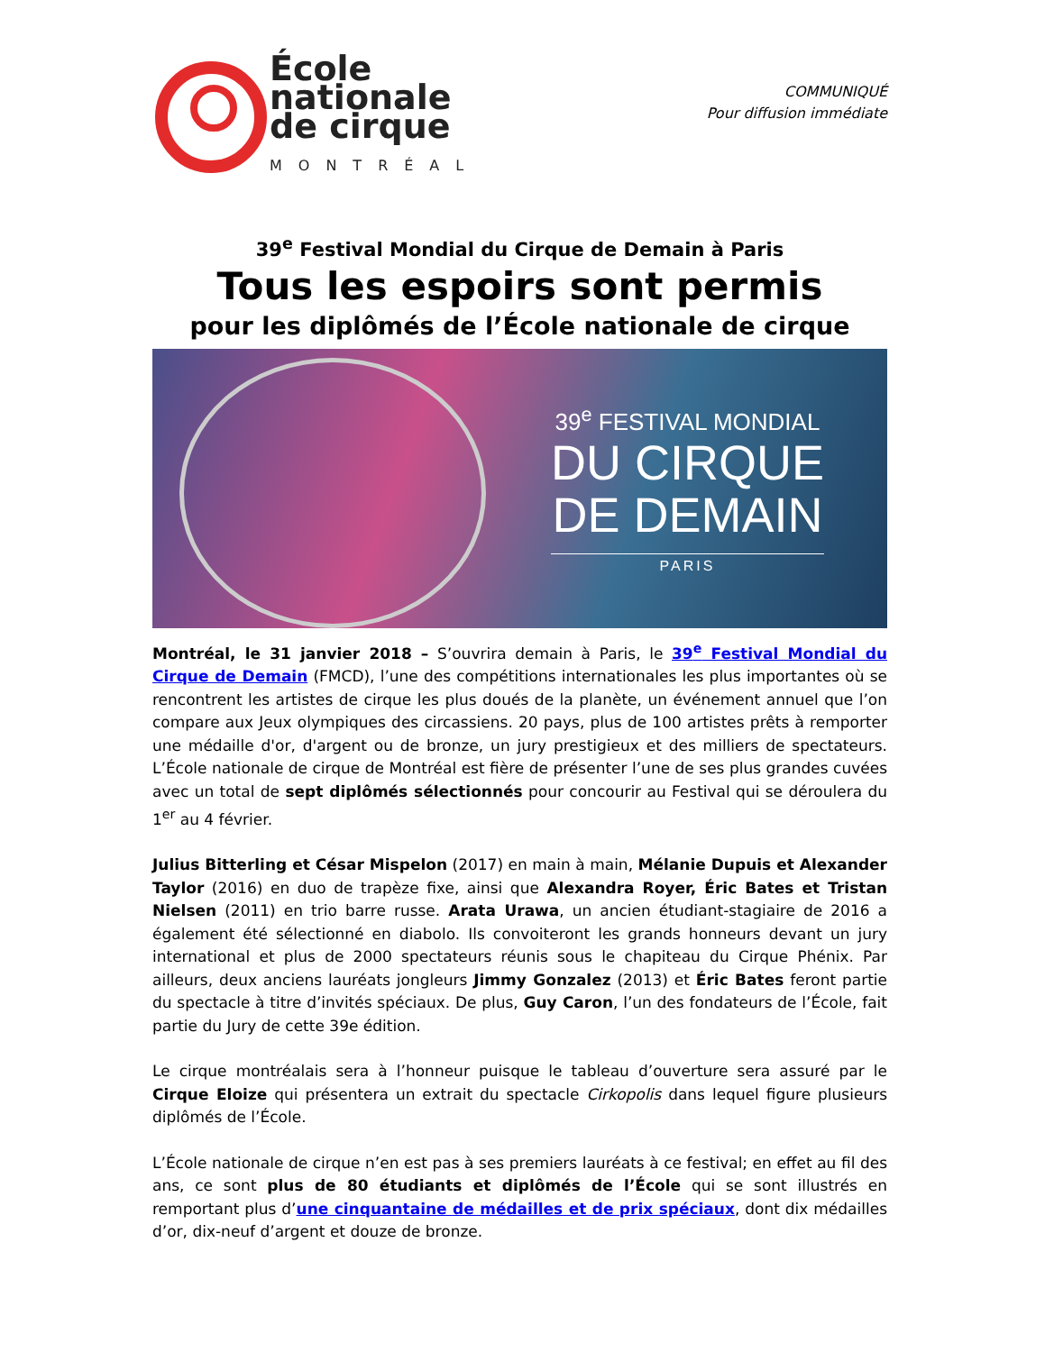École
nationale
de cirque
MONTRÉAL
COMMUNIQUÉ
Pour diffusion immédiate
39<sup>e</sup> Festival Mondial du Cirque de Demain à Paris
Tous les espoirs sont permis
pour les diplômés de l’École nationale de cirque
39<sup>e</sup> FESTIVAL MONDIAL
DU CIRQUE
DE DEMAIN
PARIS
Montréal, le 31 janvier 2018 – S’ouvrira demain à Paris, le 39<sup>e</sup> Festival Mondial du Cirque de Demain (FMCD), l’une des compétitions internationales les plus importantes où se rencontrent les artistes de cirque les plus doués de la planète, un événement annuel que l’on compare aux Jeux olympiques des circassiens. 20 pays, plus de 100 artistes prêts à remporter une médaille d'or, d'argent ou de bronze, un jury prestigieux et des milliers de spectateurs. L’École nationale de cirque de Montréal est fière de présenter l’une de ses plus grandes cuvées avec un total de sept diplômés sélectionnés pour concourir au Festival qui se déroulera du 1<sup>er</sup> au 4 février.
Julius Bitterling et César Mispelon (2017) en main à main, Mélanie Dupuis et Alexander Taylor (2016) en duo de trapèze fixe, ainsi que Alexandra Royer, Éric Bates et Tristan Nielsen (2011) en trio barre russe. Arata Urawa, un ancien étudiant-stagiaire de 2016 a également été sélectionné en diabolo. Ils convoiteront les grands honneurs devant un jury international et plus de 2000 spectateurs réunis sous le chapiteau du Cirque Phénix. Par ailleurs, deux anciens lauréats jongleurs Jimmy Gonzalez (2013) et Éric Bates feront partie du spectacle à titre d’invités spéciaux. De plus, Guy Caron, l’un des fondateurs de l’École, fait partie du Jury de cette 39e édition.
Le cirque montréalais sera à l’honneur puisque le tableau d’ouverture sera assuré par le Cirque Eloize qui présentera un extrait du spectacle Cirkopolis dans lequel figure plusieurs diplômés de l’École.
L’École nationale de cirque n’en est pas à ses premiers lauréats à ce festival; en effet au fil des ans, ce sont plus de 80 étudiants et diplômés de l’École qui se sont illustrés en remportant plus d’une cinquantaine de médailles et de prix spéciaux, dont dix médailles d’or, dix-neuf d’argent et douze de bronze.